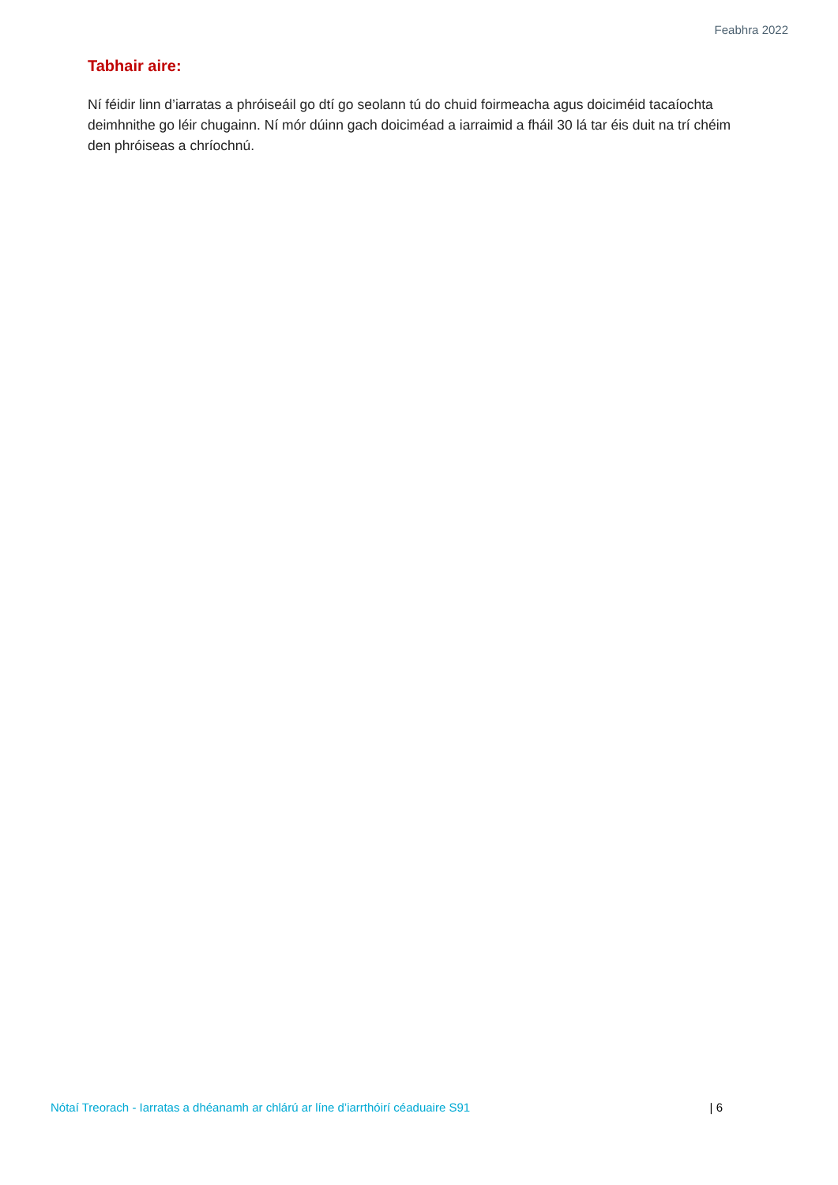Feabhra 2022
Tabhair aire:
Ní féidir linn d’iarratas a phróiseáil go dtí go seolann tú do chuid foirmeacha agus doiciméid tacaíochta deimhnithe go léir chugainn. Ní mór dúinn gach doiciméad a iarraimid a fháil 30 lá tar éis duit na trí chéim den phróiseas a chríochnú.
Nótaí Treorach - Iarratas a dhéanamh ar chlárú ar líne d’iarrthóirí céaduaire S91 | 6